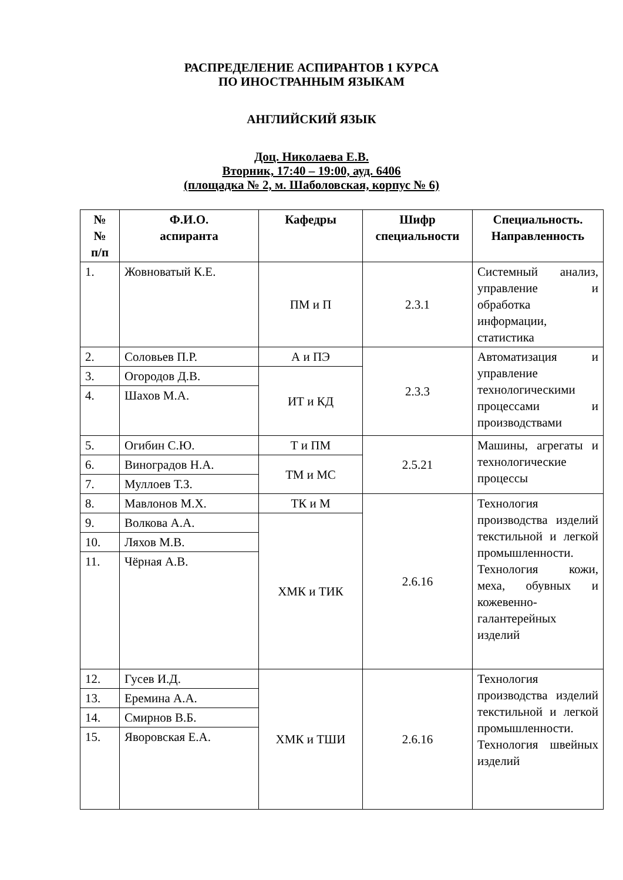РАСПРЕДЕЛЕНИЕ АСПИРАНТОВ 1 КУРСА
ПО ИНОСТРАННЫМ ЯЗЫКАМ
АНГЛИЙСКИЙ ЯЗЫК
Доц. Николаева Е.В.
Вторник, 17:40 – 19:00, ауд. 6406
(площадка № 2, м. Шаболовская, корпус № 6)
| № № п/п | Ф.И.О. аспиранта | Кафедры | Шифр специальности | Специальность. Направленность |
| --- | --- | --- | --- | --- |
| 1. | Жовноватый К.Е. | ПМ и П | 2.3.1 | Системный анализ, управление и обработка информации, статистика |
| 2. | Соловьев П.Р. | А и ПЭ | 2.3.3 | Автоматизация и управление технологическими процессами и производствами |
| 3. | Огородов Д.В. | ИТ и КД | | |
| 4. | Шахов М.А. | | | |
| 5. | Огибин С.Ю. | Т и ПМ | 2.5.21 | Машины, агрегаты и технологические процессы |
| 6. | Виноградов Н.А. | ТМ и МС | | |
| 7. | Муллоев Т.З. | | | |
| 8. | Мавлонов М.Х. | ТК и М | 2.6.16 | Технология производства изделий текстильной и легкой промышленности. Технология кожи, меха, обувных и кожевенно-галантерейных изделий |
| 9. | Волкова А.А. | ХМК и ТИК | | |
| 10. | Ляхов М.В. | | | |
| 11. | Чёрная А.В. | | | |
| 12. | Гусев И.Д. | ХМК и ТШИ | 2.6.16 | Технология производства изделий текстильной и легкой промышленности. Технология швейных изделий |
| 13. | Еремина А.А. | | | |
| 14. | Смирнов В.Б. | | | |
| 15. | Яворовская Е.А. | | | |